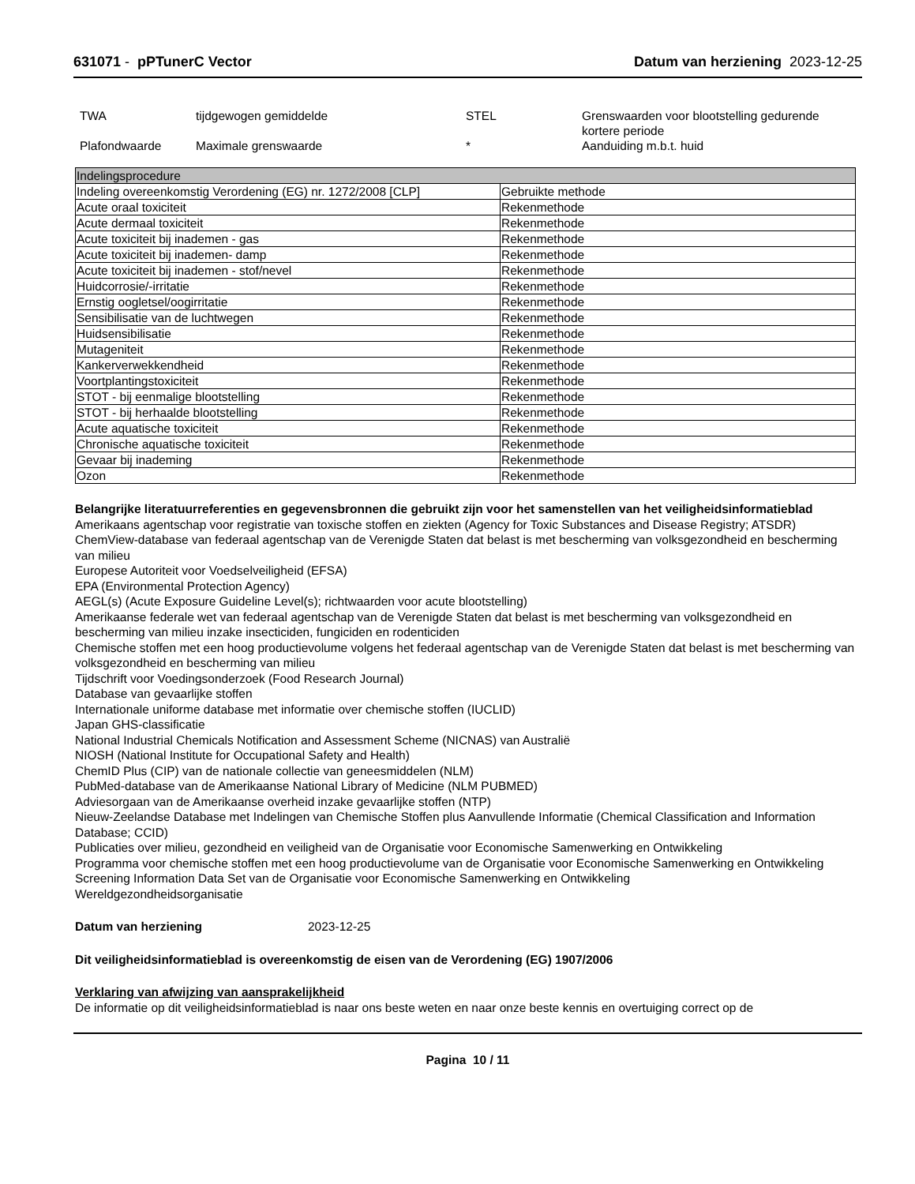631071 - pPTunerC Vector Datum van herziening 2023-12-25
| TWA | tijdgewogen gemiddelde | STEL | Grenswaarden voor blootstelling gedurende kortere periode |
| Plafondwaarde | Maximale grenswaarde | * | Aanduiding m.b.t. huid |
| Indelingsprocedure | |
| --- | --- |
| Indeling overeenkomstig Verordening (EG) nr. 1272/2008 [CLP] | Gebruikte methode |
| Acute oraal toxiciteit | Rekenmethode |
| Acute dermaal toxiciteit | Rekenmethode |
| Acute toxiciteit bij inademen - gas | Rekenmethode |
| Acute toxiciteit bij inademen- damp | Rekenmethode |
| Acute toxiciteit bij inademen - stof/nevel | Rekenmethode |
| Huidcorrosie/-irritatie | Rekenmethode |
| Ernstig oogletsel/oogirritatie | Rekenmethode |
| Sensibilisatie van de luchtwegen | Rekenmethode |
| Huidsensibilisatie | Rekenmethode |
| Mutageniteit | Rekenmethode |
| Kankerverwekkendheid | Rekenmethode |
| Voortplantingstoxiciteit | Rekenmethode |
| STOT - bij eenmalige blootstelling | Rekenmethode |
| STOT - bij herhaalde blootstelling | Rekenmethode |
| Acute aquatische toxiciteit | Rekenmethode |
| Chronische aquatische toxiciteit | Rekenmethode |
| Gevaar bij inademing | Rekenmethode |
| Ozon | Rekenmethode |
Belangrijke literatuurreferenties en gegevensbronnen die gebruikt zijn voor het samenstellen van het veiligheidsinformatieblad
Amerikaans agentschap voor registratie van toxische stoffen en ziekten (Agency for Toxic Substances and Disease Registry; ATSDR)
ChemView-database van federaal agentschap van de Verenigde Staten dat belast is met bescherming van volksgezondheid en bescherming van milieu
Europese Autoriteit voor Voedselveiligheid (EFSA)
EPA (Environmental Protection Agency)
AEGL(s) (Acute Exposure Guideline Level(s); richtwaarden voor acute blootstelling)
Amerikaanse federale wet van federaal agentschap van de Verenigde Staten dat belast is met bescherming van volksgezondheid en bescherming van milieu inzake insecticiden, fungiciden en rodenticiden
Chemische stoffen met een hoog productievolume volgens het federaal agentschap van de Verenigde Staten dat belast is met bescherming van volksgezondheid en bescherming van milieu
Tijdschrift voor Voedingsonderzoek (Food Research Journal)
Database van gevaarlijke stoffen
Internationale uniforme database met informatie over chemische stoffen (IUCLID)
Japan GHS-classificatie
National Industrial Chemicals Notification and Assessment Scheme (NICNAS) van Australië
NIOSH (National Institute for Occupational Safety and Health)
ChemID Plus (CIP) van de nationale collectie van geneesmiddelen (NLM)
PubMed-database van de Amerikaanse National Library of Medicine (NLM PUBMED)
Adviesorgaan van de Amerikaanse overheid inzake gevaarlijke stoffen (NTP)
Nieuw-Zeelandse Database met Indelingen van Chemische Stoffen plus Aanvullende Informatie (Chemical Classification and Information Database; CCID)
Publicaties over milieu, gezondheid en veiligheid van de Organisatie voor Economische Samenwerking en Ontwikkeling
Programma voor chemische stoffen met een hoog productievolume van de Organisatie voor Economische Samenwerking en Ontwikkeling
Screening Information Data Set van de Organisatie voor Economische Samenwerking en Ontwikkeling
Wereldgezondheidsorganisatie
Datum van herziening 2023-12-25
Dit veiligheidsinformatieblad is overeenkomstig de eisen van de Verordening (EG) 1907/2006
Verklaring van afwijzing van aansprakelijkheid
De informatie op dit veiligheidsinformatieblad is naar ons beste weten en naar onze beste kennis en overtuiging correct op de
Pagina 10 / 11